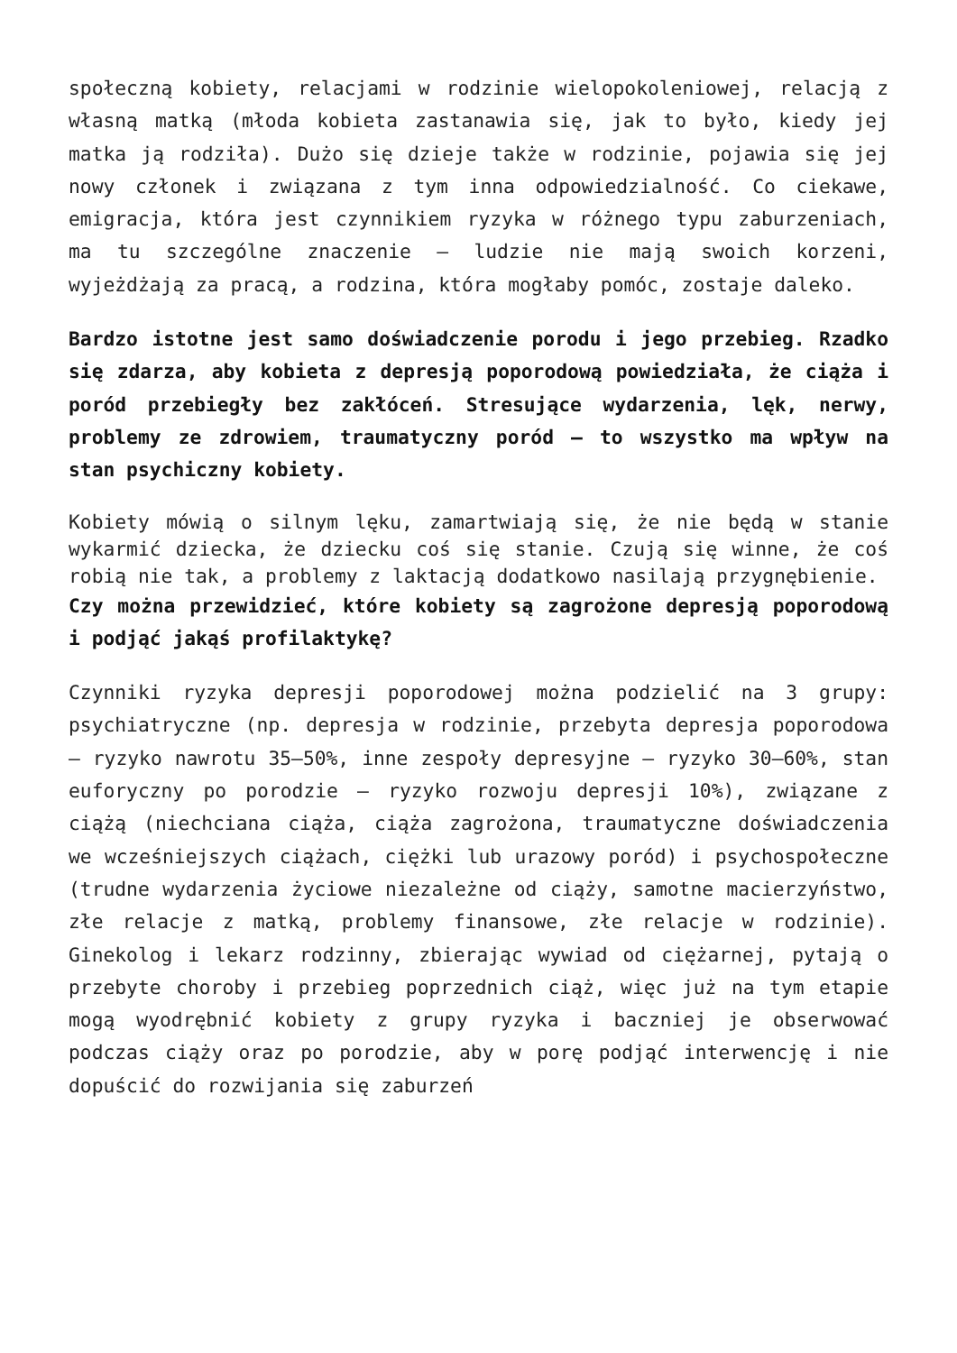społeczną kobiety, relacjami w rodzinie wielopokoleniowej, relacją z własną matką (młoda kobieta zastanawia się, jak to było, kiedy jej matka ją rodziła). Dużo się dzieje także w rodzinie, pojawia się jej nowy członek i związana z tym inna odpowiedzialność. Co ciekawe, emigracja, która jest czynnikiem ryzyka w różnego typu zaburzeniach, ma tu szczególne znaczenie – ludzie nie mają swoich korzeni, wyjeżdżają za pracą, a rodzina, która mogłaby pomóc, zostaje daleko.
Bardzo istotne jest samo doświadczenie porodu i jego przebieg. Rzadko się zdarza, aby kobieta z depresją poporodową powiedziała, że ciąża i poród przebiegły bez zakłóceń. Stresujące wydarzenia, lęk, nerwy, problemy ze zdrowiem, traumatyczny poród – to wszystko ma wpływ na stan psychiczny kobiety.
Kobiety mówią o silnym lęku, zamartwiają się, że nie będą w stanie wykarmić dziecka, że dziecku coś się stanie. Czują się winne, że coś robią nie tak, a problemy z laktacją dodatkowo nasilają przygnębienie.
Czy można przewidzieć, które kobiety są zagrożone depresją poporodową i podjąć jakąś profilaktykę?
Czynniki ryzyka depresji poporodowej można podzielić na 3 grupy: psychiatryczne (np. depresja w rodzinie, przebyta depresja poporodowa – ryzyko nawrotu 35–50%, inne zespoły depresyjne – ryzyko 30–60%, stan euforyczny po porodzie – ryzyko rozwoju depresji 10%), związane z ciążą (niechciana ciąża, ciąża zagrożona, traumatyczne doświadczenia we wcześniejszych ciążach, ciężki lub urazowy poród) i psychospołeczne (trudne wydarzenia życiowe niezależne od ciąży, samotne macierzyństwo, złe relacje z matką, problemy finansowe, złe relacje w rodzinie). Ginekolog i lekarz rodzinny, zbierając wywiad od ciężarnej, pytają o przebyte choroby i przebieg poprzednich ciąż, więc już na tym etapie mogą wyodrębnić kobiety z grupy ryzyka i baczniej je obserwować podczas ciąży oraz po porodzie, aby w porę podjąć interwencję i nie dopuścić do rozwijania się zaburzeń